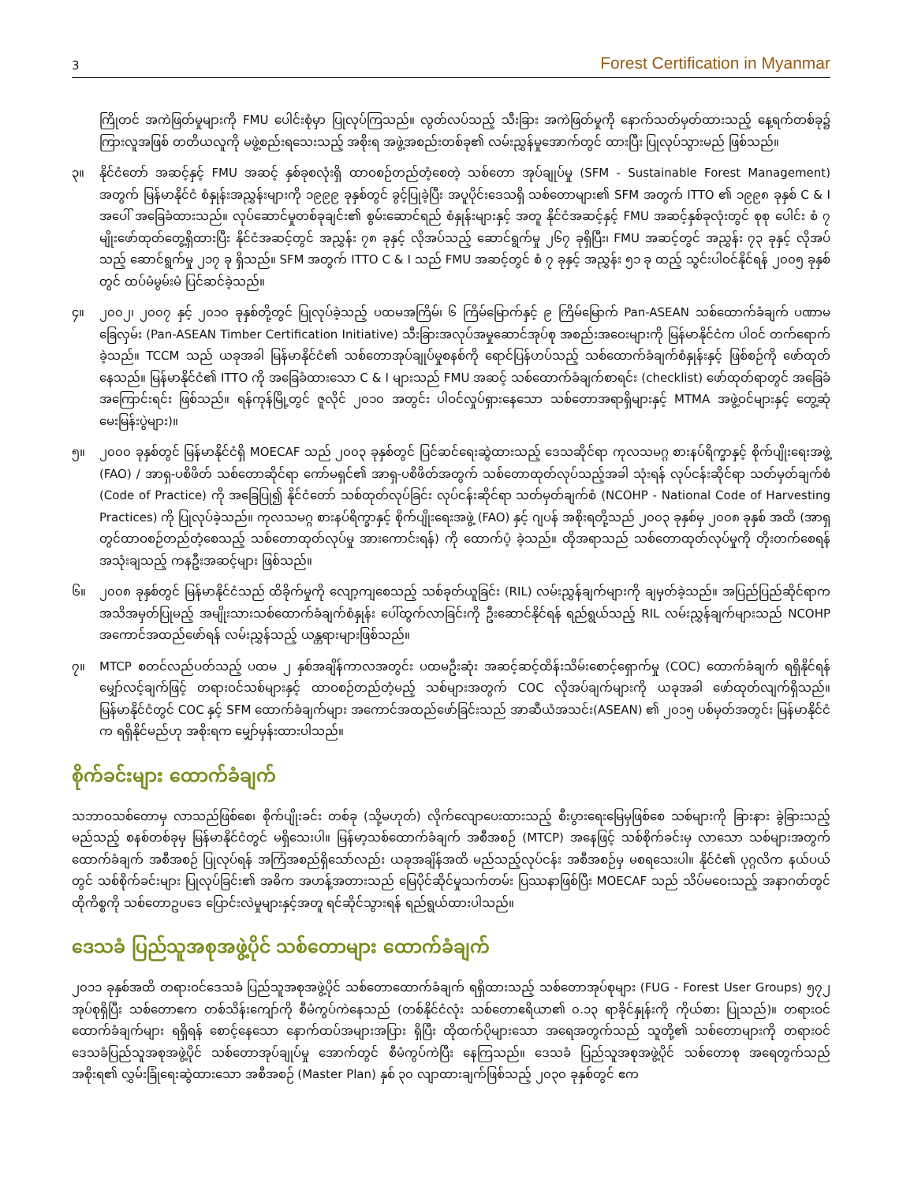3 Forest Certification in Myanmar
ကြိုတင် အကဲဖြတ်မှုများကို FMU ပေါင်းစုံမှာ ပြုလုပ်ကြသည်။ လွတ်လပ်သည့် သီးခြား အကဲဖြတ်မှုကို နောက်သတ်မှတ်ထားသည့် နေ့ရက်တစ်ခု၌ ကြားလူအဖြစ် တတိယလူကို မဖွဲ့စည်းရသေးသည့် အစိုးရ အဖွဲ့အစည်းတစ်ခု၏ လမ်းညွှန်မှုအောက်တွင် ထားပြီး ပြုလုပ်သွားမည် ဖြစ်သည်။
၃။ နိုင်ငံတော် အဆင့်နှင့် FMU အဆင့် နှစ်ခုစလုံးရှိ ထာဝစဉ်တည်တံ့စေတဲ့ သစ်တော အုပ်ချုပ်မှု (SFM - Sustainable Forest Management) အတွက် မြန်မာနိုင်ငံ စံနှုန်းအညွှန်းများကို ၁၉၉၉ ခုနှစ်တွင် ခွင့်ပြုခဲ့ပြီး အပူပိုင်းဒေသရှိ သစ်တောများ၏ SFM အတွက် ITTO ၏ ၁၉၉၈ ခုနှစ် C & I အပေါ် အခြေခံထားသည်။ လုပ်ဆောင်မှုတစ်ခုချင်း၏ စွမ်းဆောင်ရည် စံနှုန်းများနှင့် အတူ နိုင်ငံအဆင့်နှင့် FMU အဆင့်နှစ်ခုလုံးတွင် စုစု ပေါင်း စံ ၇ မျိုးဖော်ထုတ်တွေ့ရှိထားပြီး နိုင်ငံအဆင့်တွင် အညွှန်း ၇၈ ခုနှင့် လိုအပ်သည့် ဆောင်ရွက်မှု ၂၆၇ ခုရှိပြီး၊ FMU အဆင့်တွင် အညွှန်း ၇၃ ခုနှင့် လိုအပ်သည့် ဆောင်ရွက်မှု ၂၁၇ ခု ရှိသည်။ SFM အတွက် ITTO C & I သည် FMU အဆင့်တွင် စံ ၇ ခုနှင့် အညွှန်း ၅၁ ခု ထည့် သွင်းပါဝင်နိုင်ရန် ၂၀၀၅ ခုနှစ်တွင် ထပ်မံမွမ်းမံ ပြင်ဆင်ခဲ့သည်။
၄။ ၂၀၀၂၊ ၂၀၀၇ နှင့် ၂၀၁၀ ခုနှစ်တို့တွင် ပြုလုပ်ခဲ့သည့် ပထမအကြိမ်၊ ၆ ကြိမ်မြောက်နှင့် ၉ ကြိမ်မြောက် Pan-ASEAN သစ်ထောက်ခံချက် ပဏာမခြေလှမ်း (Pan-ASEAN Timber Certification Initiative) သီးခြားအလုပ်အမှုဆောင်အုပ်စု အစည်းအဝေးများကို မြန်မာနိုင်ငံက ပါဝင် တက်ရောက်ခဲ့သည်။ TCCM သည် ယခုအခါ မြန်မာနိုင်ငံ၏ သစ်တောအုပ်ချုပ်မှုစနစ်ကို ရောင်ပြန်ဟပ်သည့် သစ်ထောက်ခံချက်စံနှုန်းနှင့် ဖြစ်စဉ်ကို ဖော်ထုတ်နေသည်။ မြန်မာနိုင်ငံ၏ ITTO ကို အခြေခံထားသော C & I များသည် FMU အဆင့် သစ်ထောက်ခံချက်စာရင်း (checklist) ဖော်ထုတ်ရာတွင် အခြေခံအကြောင်းရင်း ဖြစ်သည်။ ရန်ကုန်မြို့တွင် ဇူလိုင် ၂၀၁၀ အတွင်း ပါဝင်လှုပ်ရှားနေသော သစ်တောအရာရှိများနှင့် MTMA အဖွဲ့ဝင်များနှင့် တွေ့ဆုံမေးမြန်းပွဲများ)။
၅။ ၂၀၀၀ ခုနှစ်တွင် မြန်မာနိုင်ငံရှိ MOECAF သည် ၂၀၀၃ ခုနှစ်တွင် ပြင်ဆင်ရေးဆွဲထားသည့် ဒေသဆိုင်ရာ ကုလသမဂ္ဂ စားနပ်ရိက္ခာနှင့် စိုက်ပျိုးရေးအဖွဲ့ (FAO) / အာရှ-ပစိဖိတ် သစ်တောဆိုင်ရာ ကော်မရှင်၏ အာရှ-ပစိဖိတ်အတွက် သစ်တောထုတ်လုပ်သည့်အခါ သုံးရန် လုပ်ငန်းဆိုင်ရာ သတ်မှတ်ချက်စံ (Code of Practice) ကို အခြေပြု၍ နိုင်ငံတော် သစ်ထုတ်လုပ်ခြင်း လုပ်ငန်းဆိုင်ရာ သတ်မှတ်ချက်စံ (NCOHP - National Code of Harvesting Practices) ကို ပြုလုပ်ခဲ့သည်။ ကုလသမဂ္ဂ စားနပ်ရိက္ခာနှင့် စိုက်ပျိုးရေးအဖွဲ့ (FAO) နှင့် ဂျပန် အစိုးရတို့သည် ၂၀၀၃ ခုနှစ်မှ ၂၀၀၈ ခုနှစ် အထိ (အာရှတွင်ထာဝစဉ်တည်တံ့စေသည့် သစ်တောထုတ်လုပ်မှု အားကောင်းရန်) ကို ထောက်ပံ့ ခဲ့သည်။ ထိုအရာသည် သစ်တောထုတ်လုပ်မှုကို တိုးတက်စေရန် အသုံးချသည့် ကနဦးအဆင့်များ ဖြစ်သည်။
၆။ ၂၀၀၈ ခုနှစ်တွင် မြန်မာနိုင်ငံသည် ထိခိုက်မှုကို လျော့ကျစေသည့် သစ်ခုတ်ယူခြင်း (RIL) လမ်းညွှန်ချက်များကို ချမှတ်ခဲ့သည်။ အပြည်ပြည်ဆိုင်ရာက အသိအမှတ်ပြုမည့် အမျိုးသားသစ်ထောက်ခံချက်စံနှုန်း ပေါ်ထွက်လာခြင်းကို ဦးဆောင်နိုင်ရန် ရည်ရွယ်သည့် RIL လမ်းညွှန်ချက်များသည် NCOHP အကောင်အထည်ဖော်ရန် လမ်းညွှန်သည့် ယန္တရားများဖြစ်သည်။
၇။ MTCP စတင်လည်ပတ်သည့် ပထမ ၂ နှစ်အချိန်ကာလအတွင်း ပထမဦးဆုံး အဆင့်ဆင့်ထိန်းသိမ်းစောင့်ရှောက်မှု (COC) ထောက်ခံချက် ရရှိနိုင်ရန် မျှော်လင့်ချက်ဖြင့် တရားဝင်သစ်များနှင့် ထာဝစဉ်တည်တံ့မည့် သစ်များအတွက် COC လိုအပ်ချက်များကို ယခုအခါ ဖော်ထုတ်လျက်ရှိသည်။ မြန်မာနိုင်ငံတွင် COC နှင့် SFM ထောက်ခံချက်များ အကောင်အထည်ဖော်ခြင်းသည် အာဆီယံအသင်း(ASEAN) ၏ ၂၀၁၅ ပစ်မှတ်အတွင်း မြန်မာနိုင်ငံက ရရှိနိုင်မည်ဟု အစိုးရက မျှော်မှန်းထားပါသည်။
စိုက်ခင်းများ ထောက်ခံချက်
သဘာဝသစ်တောမှ လာသည်ဖြစ်စေ၊ စိုက်ပျိုးခင်း တစ်ခု (သို့မဟုတ်) လိုက်လျောပေးထားသည့် စီးပွားရေးမြေမှဖြစ်စေ သစ်များကို ခြားနား ခွဲခြားသည့် မည်သည့် စနစ်တစ်ခုမှ မြန်မာနိုင်ငံတွင် မရှိသေးပါ။ မြန်မာ့သစ်ထောက်ခံချက် အစီအစဉ် (MTCP) အနေဖြင့် သစ်စိုက်ခင်းမှ လာသော သစ်များအတွက် ထောက်ခံချက် အစီအစဉ် ပြုလုပ်ရန် အကြံအစည်ရှိသော်လည်း ယခုအချိန်အထိ မည်သည့်လုပ်ငန်း အစီအစဉ်မှ မစရသေးပါ။ နိုင်ငံ၏ ပုဂ္ဂလိက နယ်ပယ်တွင် သစ်စိုက်ခင်းများ ပြုလုပ်ခြင်း၏ အဓိက အဟန့်အတားသည် မြေပိုင်ဆိုင်မှုသက်တမ်း ပြဿနာဖြစ်ပြီး MOECAF သည် သိပ်မဝေးသည့် အနာဂတ်တွင် ထိုကိစ္စကို သစ်တောဥပဒေ ပြောင်းလဲမှုများနှင့်အတူ ရင်ဆိုင်သွားရန် ရည်ရွယ်ထားပါသည်။
ဒေသခံ ပြည်သူအစုအဖွဲ့ပိုင် သစ်တောများ ထောက်ခံချက်
၂၀၁၁ ခုနှစ်အထိ တရားဝင်ဒေသခံ ပြည်သူအစုအဖွဲ့ပိုင် သစ်တောထောက်ခံချက် ရရှိထားသည့် သစ်တောအုပ်စုများ (FUG - Forest User Groups) ၅၇၂ အုပ်စုရှိပြီး သစ်တောဧက တစ်သိန်းကျော်ကို စီမံကွပ်ကဲနေသည် (တစ်နိုင်ငံလုံး သစ်တောဧရိယာ၏ ၀.၁၃ ရာခိုင်နှုန်းကို ကိုယ်စား ပြုသည်)။ တရားဝင်ထောက်ခံချက်များ ရရှိရန် စောင့်နေသော နောက်ထပ်အများအပြား ရှိပြီး ထိုထက်ပိုများသော အရေအတွက်သည် သူတို့၏ သစ်တောများကို တရားဝင် ဒေသခံပြည်သူအစုအဖွဲ့ပိုင် သစ်တောအုပ်ချုပ်မှု အောက်တွင် စီမံကွပ်ကဲပြီး နေကြသည်။ ဒေသခံ ပြည်သူအစုအဖွဲ့ပိုင် သစ်တောစု အရေတွက်သည် အစိုးရ၏ လွှမ်းခြုံရေးဆွဲထားသော အစီအစဉ် (Master Plan) နှစ် ၃၀ လျာထားချက်ဖြစ်သည့် ၂၀၃၀ ခုနှစ်တွင် ဧက